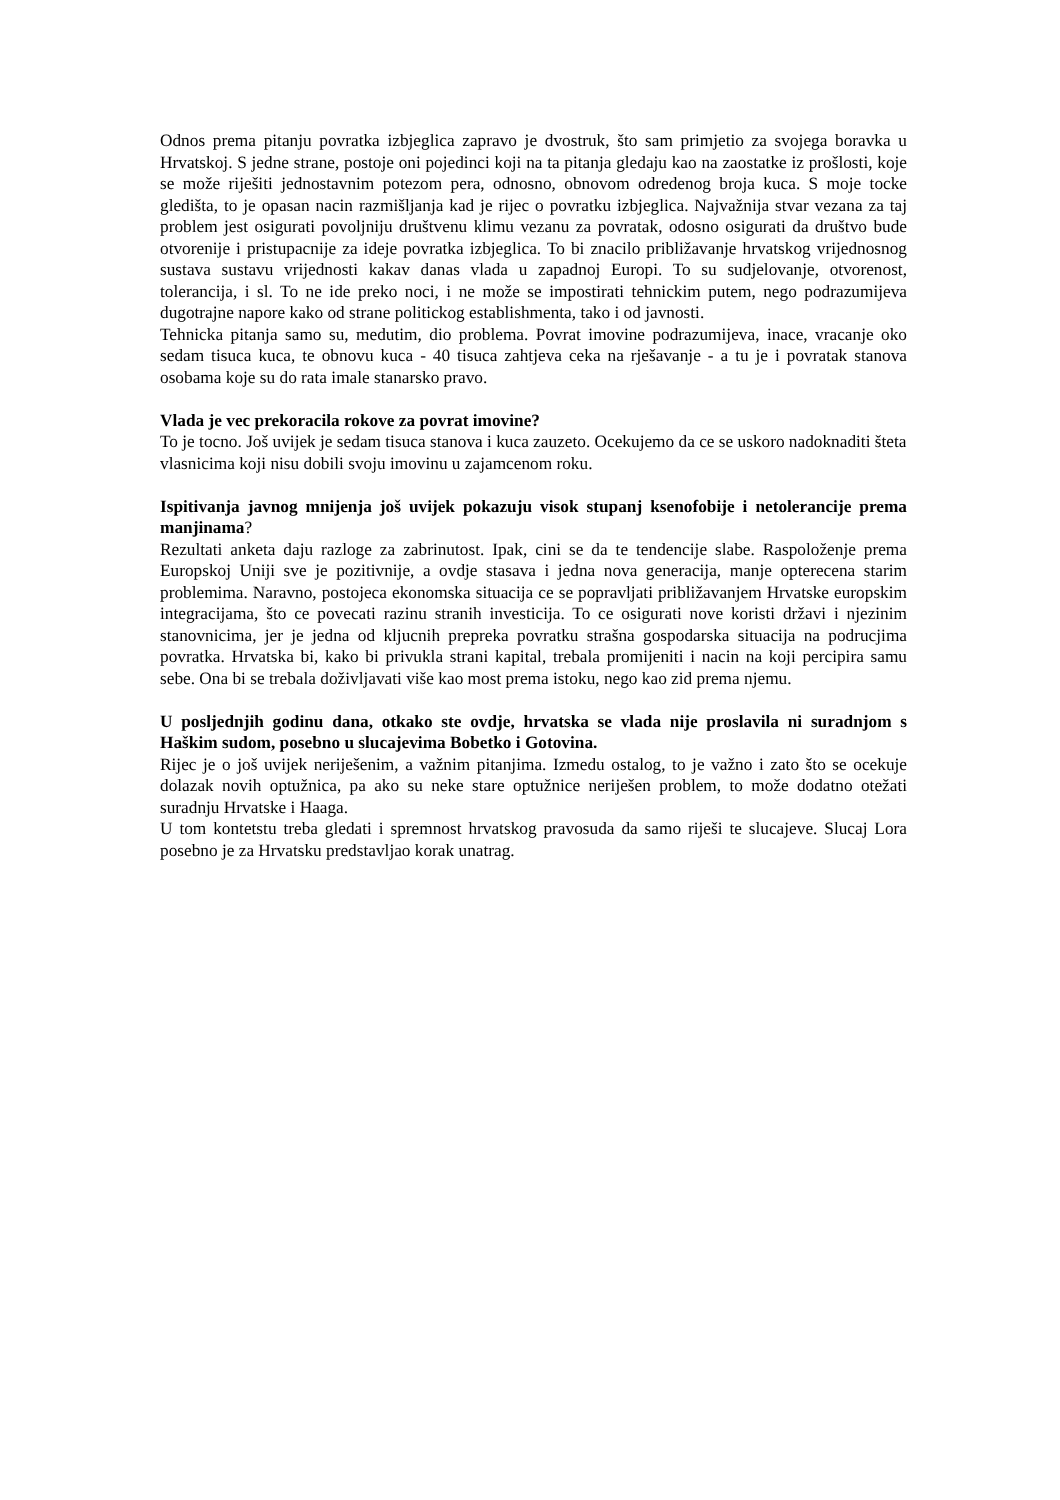Odnos prema pitanju povratka izbjeglica zapravo je dvostruk, što sam primjetio za svojega boravka u Hrvatskoj. S jedne strane, postoje oni pojedinci koji na ta pitanja gledaju kao na zaostatke iz prošlosti, koje se može riješiti jednostavnim potezom pera, odnosno, obnovom odredenog broja kuca. S moje tocke gledišta, to je opasan nacin razmišljanja kad je rijec o povratku izbjeglica. Najvažnija stvar vezana za taj problem jest osigurati povoljniju društvenu klimu vezanu za povratak, odosno osigurati da društvo bude otvorenije i pristupacnije za ideje povratka izbjeglica. To bi znacilo približavanje hrvatskog vrijednosnog sustava sustavu vrijednosti kakav danas vlada u zapadnoj Europi. To su sudjelovanje, otvorenost, tolerancija, i sl. To ne ide preko noci, i ne može se impostirati tehnickim putem, nego podrazumijeva dugotrajne napore kako od strane politickog establishmenta, tako i od javnosti.
Tehnicka pitanja samo su, medutim, dio problema. Povrat imovine podrazumijeva, inace, vracanje oko sedam tisuca kuca, te obnovu kuca - 40 tisuca zahtjeva ceka na rješavanje - a tu je i povratak stanova osobama koje su do rata imale stanarsko pravo.
Vlada je vec prekoracila rokove za povrat imovine?
To je tocno. Još uvijek je sedam tisuca stanova i kuca zauzeto. Ocekujemo da ce se uskoro nadoknaditi šteta vlasnicima koji nisu dobili svoju imovinu u zajamcenom roku.
Ispitivanja javnog mnijenja još uvijek pokazuju visok stupanj ksenofobije i netolerancije prema manjinama?
Rezultati anketa daju razloge za zabrinutost. Ipak, cini se da te tendencije slabe. Raspoloženje prema Europskoj Uniji sve je pozitivnije, a ovdje stasava i jedna nova generacija, manje opterecena starim problemima. Naravno, postojeca ekonomska situacija ce se popravljati približavanjem Hrvatske europskim integracijama, što ce povecati razinu stranih investicija. To ce osigurati nove koristi državi i njezinim stanovnicima, jer je jedna od kljucnih prepreka povratku strašna gospodarska situacija na podrucjima povratka. Hrvatska bi, kako bi privukla strani kapital, trebala promijeniti i nacin na koji percipira samu sebe. Ona bi se trebala doživljavati više kao most prema istoku, nego kao zid prema njemu.
U posljednjih godinu dana, otkako ste ovdje, hrvatska se vlada nije proslavila ni suradnjom s Haškim sudom, posebno u slucajevima Bobetko i Gotovina.
Rijec je o još uvijek neriješenim, a važnim pitanjima. Izmedu ostalog, to je važno i zato što se ocekuje dolazak novih optužnica, pa ako su neke stare optužnice neriješen problem, to može dodatno otežati suradnju Hrvatske i Haaga.
U tom kontetstu treba gledati i spremnost hrvatskog pravosuda da samo riješi te slucajeve. Slucaj Lora posebno je za Hrvatsku predstavljao korak unatrag.